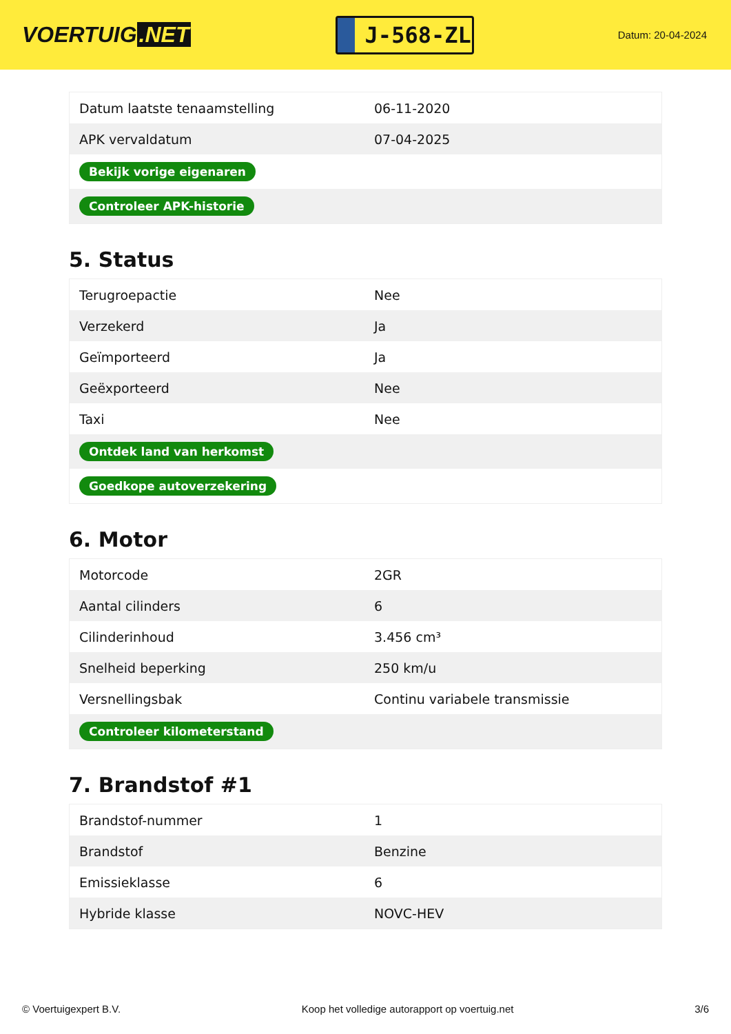VOERTUIG.NET
J-568-ZL
Datum: 20-04-2024
| Datum laatste tenaamstelling | 06-11-2020 |
| APK vervaldatum | 07-04-2025 |
| Bekijk vorige eigenaren | |
| Controleer APK-historie | |
5. Status
| Terugroepactie | Nee |
| Verzekerd | Ja |
| Geïmporteerd | Ja |
| Geëxporteerd | Nee |
| Taxi | Nee |
| Ontdek land van herkomst | |
| Goedkope autoverzekering | |
6. Motor
| Motorcode | 2GR |
| Aantal cilinders | 6 |
| Cilinderinhoud | 3.456 cm³ |
| Snelheid beperking | 250 km/u |
| Versnellingsbak | Continu variabele transmissie |
| Controleer kilometerstand | |
7. Brandstof #1
| Brandstof-nummer | 1 |
| Brandstof | Benzine |
| Emissieklasse | 6 |
| Hybride klasse | NOVC-HEV |
© Voertuigexpert B.V. Koop het volledige autorapport op voertuig.net 3/6